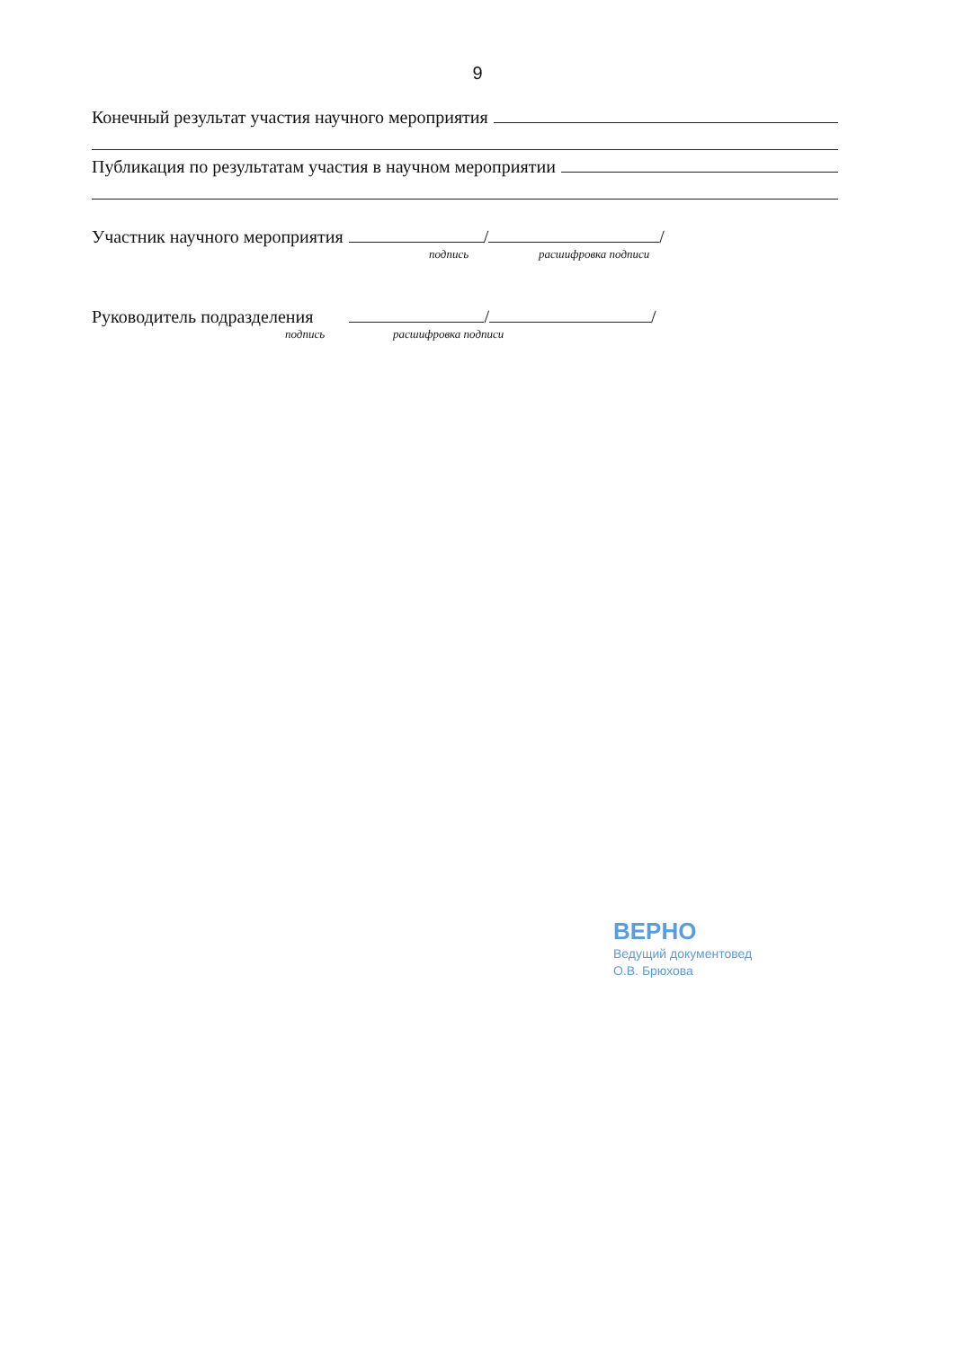9
Конечный результат участия научного мероприятия
Публикация по результатам участия в научном мероприятии
Участник научного мероприятия / /
подпись расшифровка подписи
Руководитель подразделения / /
подпись расшифровка подписи
ВЕРНО
Ведущий документовед
О.В. Брюхова